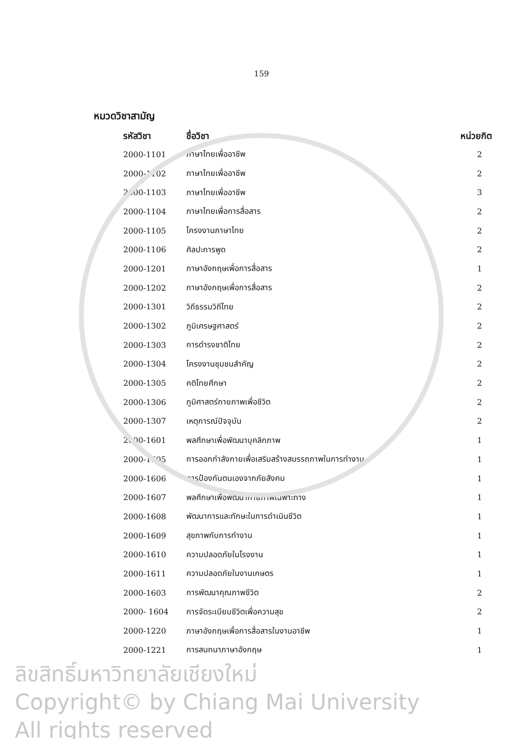159
หมวดวิชาสามัญ
| รหัสวิชา | ชื่อวิชา | หน่วยกิต |
| --- | --- | --- |
| 2000-1101 | ภาษาไทยเพื่ออาชีพ | 2 |
| 2000-1102 | ภาษาไทยเพื่ออาชีพ | 2 |
| 2000-1103 | ภาษาไทยเพื่ออาชีพ | 3 |
| 2000-1104 | ภาษาไทยเพื่อการสื่อสาร | 2 |
| 2000-1105 | โครงงานภาษาไทย | 2 |
| 2000-1106 | ศิลปะการพูด | 2 |
| 2000-1201 | ภาษาอังกฤษเพื่อการสื่อสาร | 1 |
| 2000-1202 | ภาษาอังกฤษเพื่อการสื่อสาร | 2 |
| 2000-1301 | วิถีธรรมวิถีไทย | 2 |
| 2000-1302 | ภูมิเศรษฐศาสตร์ | 2 |
| 2000-1303 | การดำรงชาติไทย | 2 |
| 2000-1304 | โครงงานชุมชนสำคัญ | 2 |
| 2000-1305 | คติไทยศึกษา | 2 |
| 2000-1306 | ภูมิศาสตร์กายภาพเพื่อชีวิต | 2 |
| 2000-1307 | เหตุการณ์ปัจจุบัน | 2 |
| 2000-1601 | พลศึกษาเพื่อพัฒนาบุคลิกภาพ | 1 |
| 2000-1605 | การออกกำลังกายเพื่อเสริมสร้างสมรรถภาพในการทำงาน | 1 |
| 2000-1606 | การป้องกันตนเองจากภัยสังคม | 1 |
| 2000-1607 | พลศึกษาเพื่อพัฒนากายภาพเฉพาะทาง | 1 |
| 2000-1608 | พัฒนาการและทักษะในการดำเนินชีวิต | 1 |
| 2000-1609 | สุขภาพกับการทำงาน | 1 |
| 2000-1610 | ความปลอดภัยในโรงงาน | 1 |
| 2000-1611 | ความปลอดภัยในงานเกษตร | 1 |
| 2000-1603 | การพัฒนาคุณภาพชีวิต | 2 |
| 2000- 1604 | การจัดระเบียบชีวิตเพื่อความสุข | 2 |
| 2000-1220 | ภาษาอังกฤษเพื่อการสื่อสารในงานอาชีพ | 1 |
| 2000-1221 | การสนทนาภาษาอังกฤษ | 1 |
ลิขสิทธิ์มหาวิทยาลัยเชียงใหม่
Copyright© by Chiang Mai University
All rights reserved